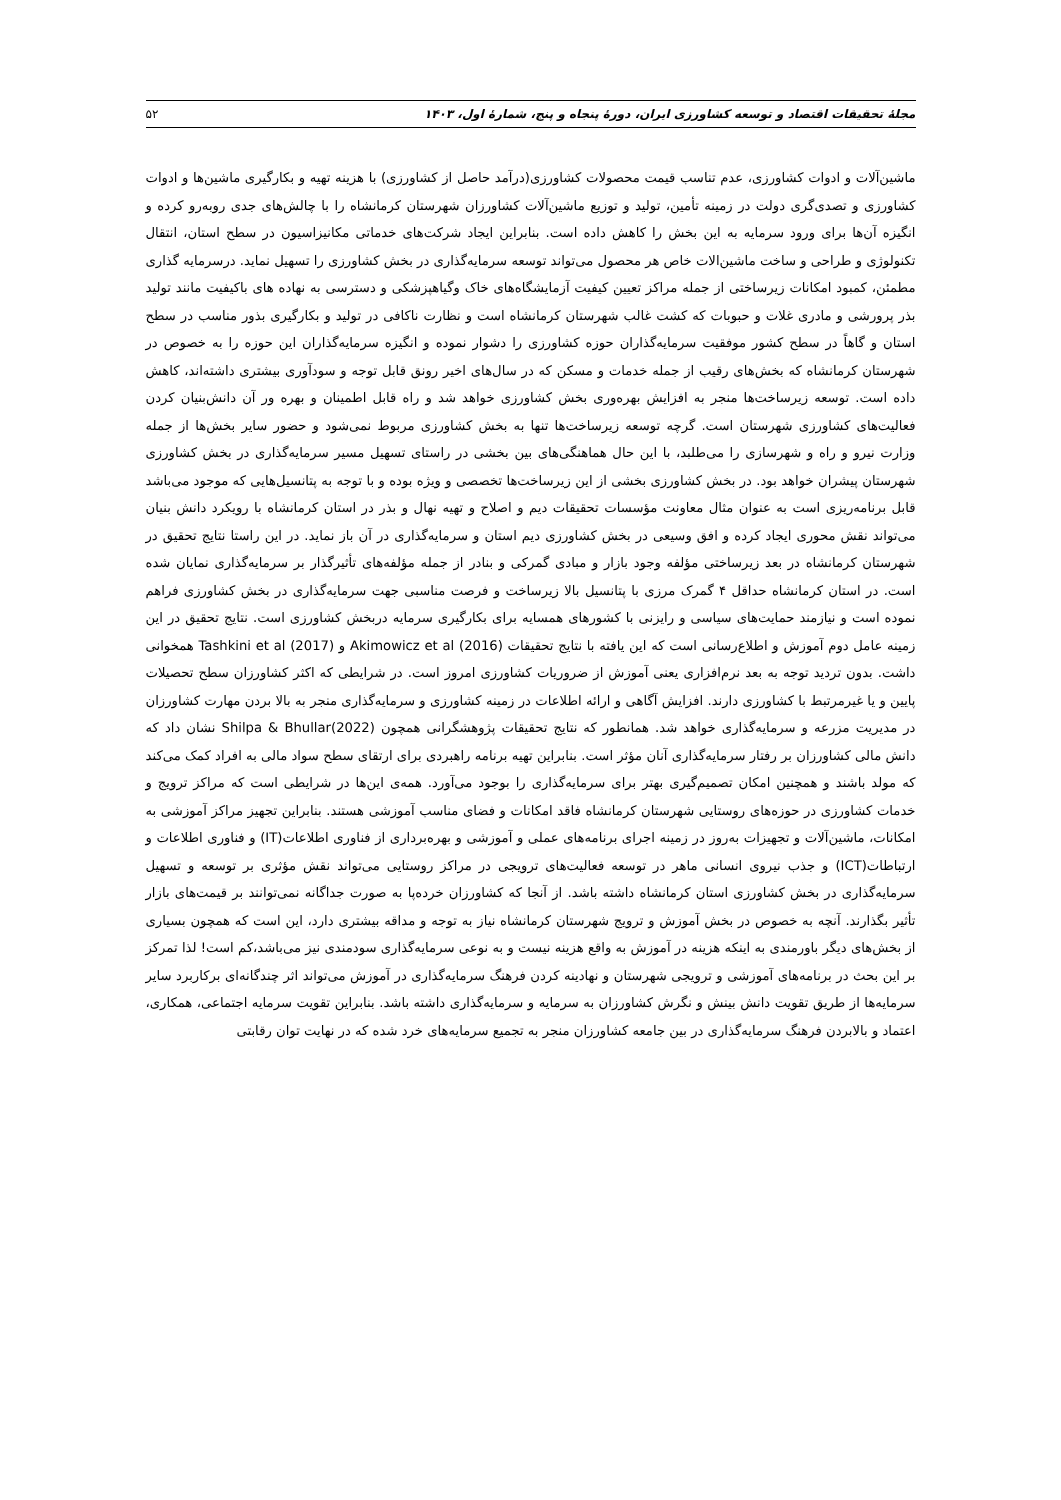مجلهٔ تحقیقات اقتصاد و توسعه کشاورزی ایران، دورهٔ پنجاه و پنج، شمارهٔ اول، ۱۴۰۳ ۵۲
ماشین‌آلات و ادوات کشاورزی، عدم تناسب قیمت محصولات کشاورزی(درآمد حاصل از کشاورزی) با هزینه تهیه و بکارگیری ماشین‌ها و ادوات کشاورزی و تصدی‌گری دولت در زمینه تأمین، تولید و توزیع ماشین‌آلات کشاورزان شهرستان کرمانشاه را با چالش‌های جدی روبه‌رو کرده و انگیزه آن‌ها برای ورود سرمایه به این بخش را کاهش داده است. بنابراین ایجاد شرکت‌های خدماتی مکانیزاسیون در سطح استان، انتقال تکنولوژی و طراحی و ساخت ماشین‌الات خاص هر محصول می‌تواند توسعه سرمایه‌گذاری در بخش کشاورزی را تسهیل نماید. درسرمایه گذاری مطمئن، کمبود امکانات زیرساختی از جمله مراکز تعیین کیفیت آزمایشگاه‌های خاک وگیاهپزشکی و دسترسی به نهاده های باکیفیت مانند تولید بذر پرورشی و مادری غلات و حبوبات که کشت غالب شهرستان کرمانشاه است و نظارت ناکافی در تولید و بکارگیری بذور مناسب در سطح استان و گاهاً در سطح کشور موفقیت سرمایه‌گذاران حوزه کشاورزی را دشوار نموده و انگیزه سرمایه‌گذاران این حوزه را به خصوص در شهرستان کرمانشاه که بخش‌های رقیب از جمله خدمات و مسکن که در سال‌های اخیر رونق قابل توجه و سودآوری بیشتری داشته‌اند، کاهش داده است. توسعه زیرساخت‌ها منجر به افزایش بهره‌وری بخش کشاورزی خواهد شد و راه قابل اطمینان و بهره ور آن دانش‌بنیان کردن فعالیت‌های کشاورزی شهرستان است. گرچه توسعه زیرساخت‌ها تنها به بخش کشاورزی مربوط نمی‌شود و حضور سایر بخش‌ها از جمله وزارت نیرو و راه و شهرسازی را می‌طلبد، با این حال هماهنگی‌های بین بخشی در راستای تسهیل مسیر سرمایه‌گذاری در بخش کشاورزی شهرستان پیشران خواهد بود. در بخش کشاورزی بخشی از این زیرساخت‌ها تخصصی و ویژه بوده و با توجه به پتانسیل‌هایی که موجود می‌باشد قابل برنامه‌ریزی است به عنوان مثال معاونت مؤسسات تحقیقات دیم و اصلاح و تهیه نهال و بذر در استان کرمانشاه با رویکرد دانش بنیان می‌تواند نقش محوری ایجاد کرده و افق وسیعی در بخش کشاورزی دیم استان و سرمایه‌گذاری در آن باز نماید. در این راستا نتایج تحقیق در شهرستان کرمانشاه در بعد زیرساختی مؤلفه وجود بازار و مبادی گمرکی و بنادر از جمله مؤلفه‌های تأثیرگذار بر سرمایه‌گذاری نمایان شده است. در استان کرمانشاه حداقل ۴ گمرک مرزی با پتانسیل بالا زیرساخت و فرصت مناسبی جهت سرمایه‌گذاری در بخش کشاورزی فراهم نموده است و نیازمند حمایت‌های سیاسی و رایزنی با کشورهای همسایه برای بکارگیری سرمایه دربخش کشاورزی است. نتایج تحقیق در این زمینه عامل دوم آموزش و اطلاع‌رسانی است که این یافته با نتایج تحقیقات Akimowicz et al (2016) و Tashkini et al (2017) همخوانی داشت. بدون تردید توجه به بعد نرم‌افزاری یعنی آموزش از ضروریات کشاورزی امروز است. در شرایطی که اکثر کشاورزان سطح تحصیلات پایین و یا غیرمرتبط با کشاورزی دارند. افزایش آگاهی و ارائه اطلاعات در زمینه کشاورزی و سرمایه‌گذاری منجر به بالا بردن مهارت کشاورزان در مدیریت مزرعه و سرمایه‌گذاری خواهد شد. همانطور که نتایج تحقیقات پژوهشگرانی همچون Shilpa & Bhullar(2022) نشان داد که دانش مالی کشاورزان بر رفتار سرمایه‌گذاری آنان مؤثر است. بنابراین تهیه برنامه راهبردی برای ارتقای سطح سواد مالی به افراد کمک می‌کند که مولد باشند و همچنین امکان تصمیم‌گیری بهتر برای سرمایه‌گذاری را بوجود می‌آورد. همه‌ی این‌ها در شرایطی است که مراکز ترویج و خدمات کشاورزی در حوزه‌های روستایی شهرستان کرمانشاه فاقد امکانات و فضای مناسب آموزشی هستند. بنابراین تجهیز مراکز آموزشی به امکانات، ماشین‌آلات و تجهیزات به‌روز در زمینه اجرای برنامه‌های عملی و آموزشی و بهره‌برداری از فناوری اطلاعات(IT) و فناوری اطلاعات و ارتباطات(ICT) و جذب نیروی انسانی ماهر در توسعه فعالیت‌های ترویجی در مراکز روستایی می‌تواند نقش مؤثری بر توسعه و تسهیل سرمایه‌گذاری در بخش کشاورزی استان کرمانشاه داشته باشد. از آنجا که کشاورزان خرده‌پا به صورت جداگانه نمی‌توانند بر قیمت‌های بازار تأثیر بگذارند. آنچه به خصوص در بخش آموزش و ترویج شهرستان کرمانشاه نیاز به توجه و مداقه بیشتری دارد، این است که همچون بسیاری از بخش‌های دیگر باورمندی به اینکه هزینه در آموزش به واقع هزینه نیست و به نوعی سرمایه‌گذاری سودمندی نیز می‌باشد،کم است! لذا تمرکز بر این بحث در برنامه‌های آموزشی و ترویجی شهرستان و نهادینه کردن فرهنگ سرمایه‌گذاری در آموزش می‌تواند اثر چندگانه‌ای برکاربرد سایر سرمایه‌ها از طریق تقویت دانش بینش و نگرش کشاورزان به سرمایه و سرمایه‌گذاری داشته باشد. بنابراین تقویت سرمایه اجتماعی، همکاری، اعتماد و بالابردن فرهنگ سرمایه‌گذاری در بین جامعه کشاورزان منجر به تجمیع سرمایه‌های خرد شده که در نهایت توان رقابتی